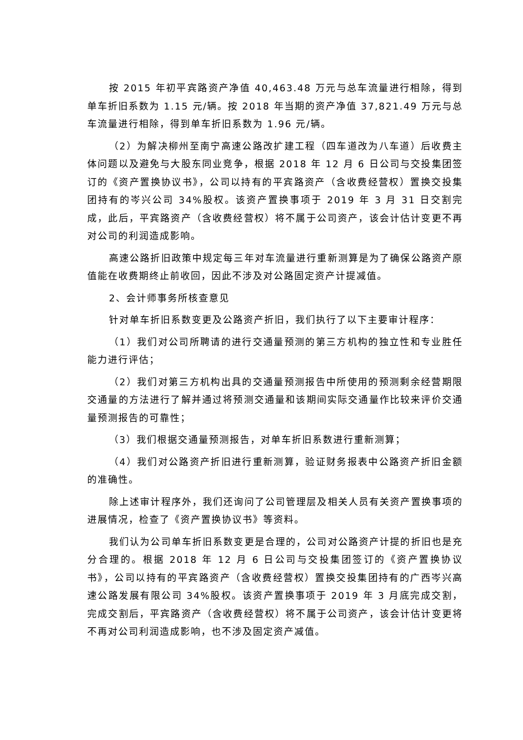按 2015 年初平宾路资产净值 40,463.48 万元与总车流量进行相除，得到单车折旧系数为 1.15 元/辆。按 2018 年当期的资产净值 37,821.49 万元与总车流量进行相除，得到单车折旧系数为 1.96 元/辆。
（2）为解决柳州至南宁高速公路改扩建工程（四车道改为八车道）后收费主体问题以及避免与大股东同业竞争，根据 2018 年 12 月 6 日公司与交投集团签订的《资产置换协议书》，公司以持有的平宾路资产（含收费经营权）置换交投集团持有的岑兴公司 34%股权。该资产置换事项于 2019 年 3 月 31 日交割完成，此后，平宾路资产（含收费经营权）将不属于公司资产，该会计估计变更不再对公司的利润造成影响。
高速公路折旧政策中规定每三年对车流量进行重新测算是为了确保公路资产原值能在收费期终止前收回，因此不涉及对公路固定资产计提减值。
2、会计师事务所核查意见
针对单车折旧系数变更及公路资产折旧，我们执行了以下主要审计程序：
（1）我们对公司所聘请的进行交通量预测的第三方机构的独立性和专业胜任能力进行评估；
（2）我们对第三方机构出具的交通量预测报告中所使用的预测剩余经营期限交通量的方法进行了解并通过将预测交通量和该期间实际交通量作比较来评价交通量预测报告的可靠性；
（3）我们根据交通量预测报告，对单车折旧系数进行重新测算；
（4）我们对公路资产折旧进行重新测算，验证财务报表中公路资产折旧金额的准确性。
除上述审计程序外，我们还询问了公司管理层及相关人员有关资产置换事项的进展情况，检查了《资产置换协议书》等资料。
我们认为公司单车折旧系数变更是合理的，公司对公路资产计提的折旧也是充分合理的。根据 2018 年 12 月 6 日公司与交投集团签订的《资产置换协议书》，公司以持有的平宾路资产（含收费经营权）置换交投集团持有的广西岑兴高速公路发展有限公司 34%股权。该资产置换事项于 2019 年 3 月底完成交割，完成交割后，平宾路资产（含收费经营权）将不属于公司资产，该会计估计变更将不再对公司利润造成影响，也不涉及固定资产减值。